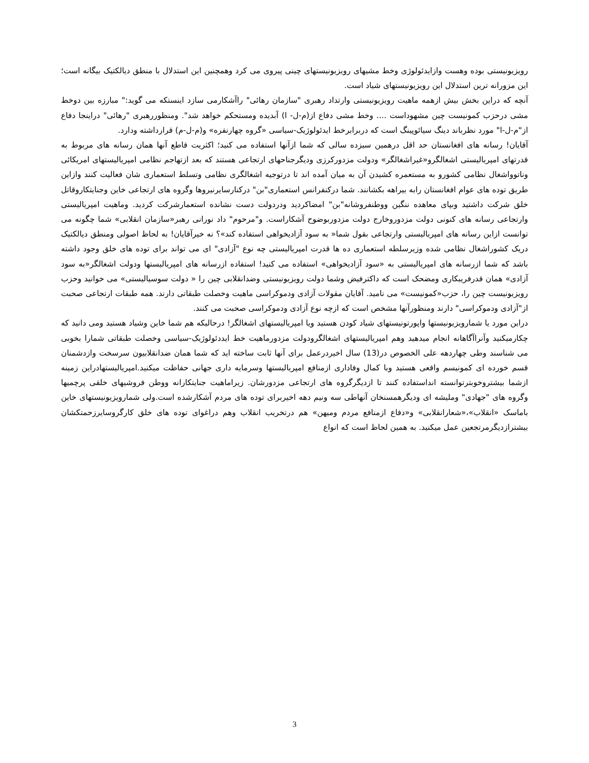رویزیونیستی بوده وهست وازایدئولوژی وخط مشیهای رویزیونیستهای چینی پیروی می کرد وهمچنین این استدلال با منطق دیالکتیک بیگانه است؛ این مزورانه ترین استدلال این رویزیونیستهای شیاد است.
آنچه که دراین بخش بیش ازهمه ماهیت رویزیونیستی وارتداد رهبری "سازمان رهائی" راآشکارمی سازد اینستکه می گوید:" مبارزه بین دوخط مشی درحزب کمونیست چین مشهوداست .... وخط مشی دفاع از(م-ل- ا) آبدیده ومستحکم خواهد شد". ومنظوررهبری "رهائی" دراینجا دفاع از"م-ل-ا" مورد نظرباند دینگ سیائوپینگ است که دربرابرخط ایدئولوژیک-سیاسی «گروه چهارنفره» و(م-ل-م) قرارداشته ودارد.
آقایان! رسانه های افغانستان حد اقل درهمین سیزده سالی که شما ازآنها استفاده می کنید؛ اکثریت قاطع آنها همان رسانه های مربوط به قدرتهای امپریالیستی اشغالگرو«غیراشغالگر» ودولت مزدورکرزی ودیگرجناحهای ارتجاعی هستند که بعد ازتهاجم نظامی امپریالیستهای امریکائی وناتوواشغال نظامی کشورو به مستعمره کشیدن آن به میان آمده اند تا درتوجیه اشغالگری نظامی وتسلط استعماری شان فعالیت کنند وازاین طریق توده های عوام افغانستان رابه بیراهه بکشانند. شما درکنفرانس استعماری"بن" درکنارسایرنیروها وگروه های ارتجاعی خاین وجنایتکاروقاتل خلق شرکت داشتید وبپای معاهده ننگین ووطنفروشانه"بن" امضاکردید ودردولت دست نشانده استعمارشرکت کردید. وماهیت امپریالیستی وارتجاعی رسانه های کنونی دولت مزدوروخارج دولت مزدوربوضوح آشکاراست. و"مرحوم" داد نورانی رهبر«سازمان انقلابی» شما چگونه می توانست ازاین رسانه های امپریالیستی وارتجاعی بقول شما« به سود آزادیخواهی استفاده کند»؟ نه خیرآقایان! به لحاظ اصولی ومنطق دیالکتیک دریک کشوراشغال نظامی شده وزیرسلطه استعماری ده ها قدرت امپریالیستی چه نوع "آزادی" ای می تواند برای توده های خلق وجود داشته باشد که شما ازرسانه های امپریالیستی به «سود آزادیخواهی» استفاده می کنید! استفاده ازرسانه های امپریالیستها ودولت اشغالگر«به سود آزادی» همان قدرفریبکاری ومضحک است که داکترفیض وشما دولت رویزیونیستی وضدانقلابی چین را « دولت سوسیالیستی» می خوانید وحزب رویزیونیست چین را، حزب«کمونیست» می نامید. آقایان مقولات آزادی ودموکراسی ماهیت وخصلت طبقاتی دارند. همه طبقات ارتجاعی صحبت از"آزادی ودموکراسی" دارند ومنظورآنها مشخص است که ازچه نوع آزادی ودموکراسی صحبت می کنند.
دراین مورد یا شمارویزیونیستها واپورتونیستهای شیاد کودن هستید ویا امپریالیستهای اشغالگر! درحالیکه هم شما خاین وشیاد هستید ومی دانید که چکارمیکنید وآنراآگاهانه انجام میدهید وهم امپریالیستهای اشغالگرودولت مزدورماهیت خط ایددئولوژیک-سیاسی وخصلت طبقاتی شمارا بخوبی می شناسند وطی چهاردهه علی الخصوص در(13) سال اخیردرعمل برای آنها ثابت ساخته اید که شما همان ضدانقلابیون سرسخت وازدشمنان قسم خورده ای کمونیسم واقعی هستید وبا کمال وفاداری ازمنافع امپریالیستها وسرمایه داری جهانی حفاظت میکنید.امپریالیستهادراین زمینه ازشما بیشتروخوبترتوانسته انداستفاده کنند تا ازدیگرگروه های ارتجاعی مزدورشان. زیراماهیت جنایتکارانه ووطن فروشیهای خلقی پرچمیها وگروه های "جهادی" وملیشه ای ودیگرهمسنخان آنهاطی سه ونیم دهه اخیربرای توده های مردم آشکارشده است.ولی شمارویزیونیستهای خاین باماسک «انقلاب»،«شعارانقلابی» و«دفاع ازمنافع مردم ومیهن» هم درتخریب انقلاب وهم دراغوای توده های خلق کارگروسایرزحمتکشان بیشترازدیگرمرتجعین عمل میکنید. به همین لحاظ است که انواع
3